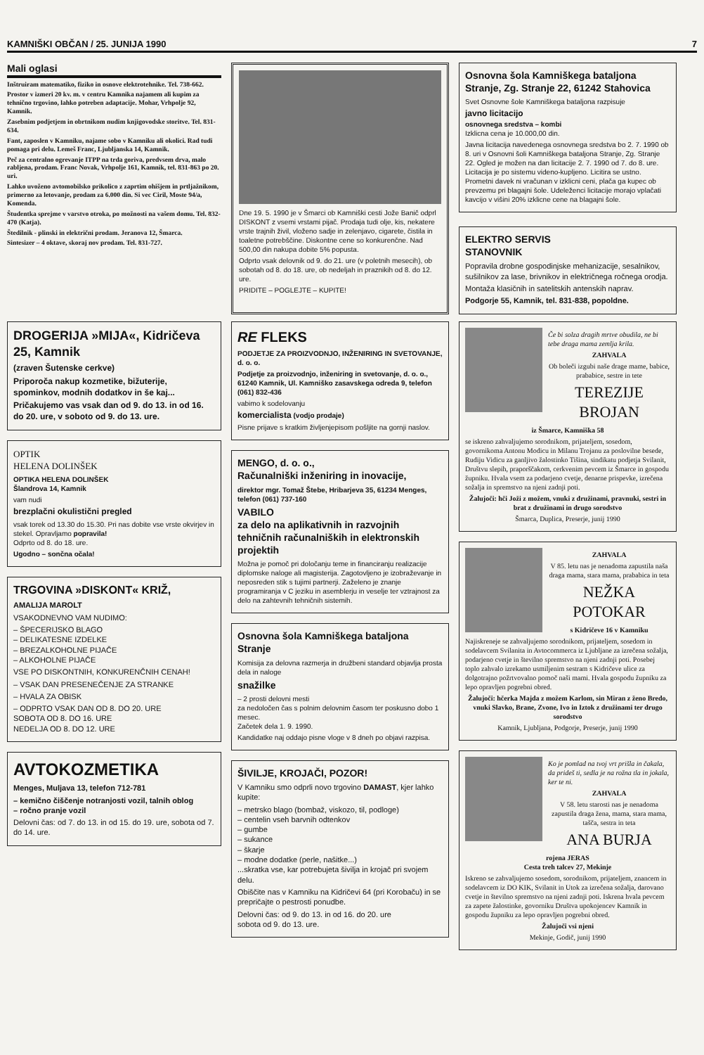KAMNIŠKI OBČAN / 25. JUNIJA 1990 7
Mali oglasi
Inštruiram matematiko, fiziko in osnove elektrotehnike. Tel. 738-662.
Prostor v izmeri 20 kv. m. v centru Kamnika najamem ali kupim za tehnično trgovino, lahko potreben adaptacije. Mohar, Vrhpolje 92, Kamnik.
Zasebnim podjetjem in obrtnikom nudim knjigovodske storitve. Tel. 831-634.
Fant, zaposlen v Kamniku, najame sobo v Kamniku ali okolici. Rad tudi pomaga pri delu. Lemeš Franc, Ljubljanska 14, Kamnik.
Peč za centralno ogrevanje ITPP na trda goriva, predvsem drva, malo rabljena, prodam. Franc Novak, Vrhpolje 161, Kamnik, tel. 831-863 po 20. uri.
Lahko uvoženo avtomobilsko prikolico z zaprtim ohišjem in prtljažnikom, primerno za letovanje, prodam za 6.000 din. Si vec Ciril, Moste 94/a, Komenda.
Študentka sprejme v varstvo otroka, po možnosti na vašem domu. Tel. 832-470 (Katja).
Štedilnik - plinski in električni prodam. Jeranova 12, Šmarca.
Sintesizer – 4 oktave, skoraj nov prodam. Tel. 831-727.
Dne 19. 5. 1990 je v Šmarci ob Kamniški cesti Jože Banič odprl DISKONT z vsemi vrstami pijač. Prodaja tudi olje, kis, nekatere vrste trajnih živil, vloženo sadje in zelenjavo, cigarete, čistila in toaletne potrebščine. Diskontne cene so konkurenčne. Nad 500,00 din nakupa dobite 5% popusta.
Odprto vsak delovnik od 9. do 21. ure (v poletnih mesecih), ob sobotah od 8. do 18. ure, ob nedeljah in praznikih od 8. do 12. ure.
PRIDITE – POGLEJTE – KUPITE!
Osnovna šola Kamniškega bataljona Stranje, Zg. Stranje 22, 61242 Stahovica
Svet Osnovne šole Kamniškega bataljona razpisuje
javno licitacijo
osnovnega sredstva – kombi
Izklicna cena je 10.000,00 din.
Javna licitacija navedenega osnovnega sredstva bo 2. 7. 1990 ob 8. uri v Osnovni šoli Kamniškega bataljona Stranje, Zg. Stranje 22. Ogled je možen na dan licitacije 2. 7. 1990 od 7. do 8. ure. Licitacija je po sistemu videno-kupljeno. Licitira se ustno. Prometni davek ni vračunan v izklicni ceni, plača ga kupec ob prevzemu pri blagajni šole. Udeleženci licitacije morajo vplačati kavcijo v višini 20% izklicne cene na blagajni šole.
ELEKTRO SERVIS
STANOVNIK
Popravila drobne gospodinjske mehanizacije, sesalnikov, sušilnikov za lase, brivnikov in električnega ročnega orodja.
Montaža klasičnih in satelitskih antenskih naprav.
Podgorje 55, Kamnik, tel. 831-838, popoldne.
DROGERIJA »MIJA«, Kidričeva 25, Kamnik
(zraven Šutenske cerkve)
Priporoča nakup kozmetike, bižuterije, spominkov, modnih dodatkov in še kaj...
Pričakujemo vas vsak dan od 9. do 13. in od 16. do 20. ure, v soboto od 9. do 13. ure.
OPTIK
HELENA DOLINŠEK
OPTIKA HELENA DOLINŠEK
Šlandrova 14, Kamnik
vam nudi
brezplačni okulistični pregled
vsak torek od 13.30 do 15.30. Pri nas dobite vse vrste okvirjev in stekel. Opravljamo popravila!
Odprto od 8. do 18. ure.
Ugodno – sončna očala!
TRGOVINA »DISKONT« KRIŽ,
AMALIJA MAROLT
VSAKODNEVNO VAM NUDIMO:
– ŠPECERIJSKO BLAGO
– DELIKATESNE IZDELKE
– BREZALKOHOLNE PIJAČE
– ALKOHOLNE PIJAČE
VSE PO DISKONTNIH, KONKURENČNIH CENAH!
– VSAK DAN PRESENEČENJE ZA STRANKE
– HVALA ZA OBISK
– ODPRTO VSAK DAN OD 8. DO 20. URE
SOBOTA OD 8. DO 16. URE
NEDELJA OD 8. DO 12. URE
AVTOKOZMETIKA
Menges, Muljava 13, telefon 712-781
– kemično čiščenje notranjosti vozil, talnih oblog
– ročno pranje vozil
Delovni čas: od 7. do 13. in od 15. do 19. ure, sobota od 7. do 14. ure.
RE FLEKS
PODJETJE ZA PROIZVODNJO, INŽENIRING IN SVETOVANJE, d. o. o.
Podjetje za proizvodnjo, inženiring in svetovanje, d. o. o., 61240 Kamnik, Ul. Kamniško zasavskega odreda 9, telefon (061) 832-436
vabimo k sodelovanju
komercialista (vodjo prodaje)
Pisne prijave s kratkim življenjepisom pošljite na gornji naslov.
MENGO, d. o. o.,
Računalniški inženiring in inovacije,
direktor mgr. Tomaž Štebe, Hribarjeva 35, 61234 Menges, telefon (061) 737-160
VABILO
za delo na aplikativnih in razvojnih tehničnih računalniških in elektronskih projektih
Možna je pomoč pri določanju teme in financiranju realizacije diplomske naloge ali magisterija. Zagotovljeno je izobraževanje in neposreden stik s tujimi partnerji. Zaželeno je znanje programiranja v C jeziku in asemblerju in veselje ter vztrajnost za delo na zahtevnih tehničnih sistemih.
Osnovna šola Kamniškega bataljona Stranje
Komisija za delovna razmerja in družbeni standard objavlja prosta dela in naloge
snažilke
– 2 prosti delovni mesti
za nedoločen čas s polnim delovnim časom ter poskusno dobo 1 mesec.
Začetek dela 1. 9. 1990.
Kandidatke naj oddajo pisne vloge v 8 dneh po objavi razpisa.
ŠIVILJE, KROJAČI, POZOR!
V Kamniku smo odprli novo trgovino DAMAST, kjer lahko kupite:
– metrsko blago (bombaž, viskozo, til, podloge)
– centelin vseh barvnih odtenkov
– gumbe
– sukance
– škarje
– modne dodatke (perle, našitke...)
...skratka vse, kar potrebujeta šivilja in krojač pri svojem delu.
Obiščite nas v Kamniku na Kidričevi 64 (pri Korobaču) in se prepričajte o pestrosti ponudbe.
Delovni čas: od 9. do 13. in od 16. do 20. ure
sobota od 9. do 13. ure.
Če bi solza dragih mrtve obudila, ne bi tebe draga mama zemlja krila.
ZAHVALA
Ob boleči izgubi naše drage mame, babice, prababice, sestre in tete
TEREZIJE
BROJAN
iz Šmarce, Kamniška 58
se iskreno zahvaljujemo sorodnikom, prijateljem, sosedom, govornikoma Antonu Modicu in Milanu Trojanu za poslovilne besede, Rudiju Vidicu za ganljivo žalostinko Tišina, sindikatu podjetja Svilanit, Društvu slepih, praporščakom, cerkvenim pevcem iz Šmarce in gospodu župniku. Hvala vsem za podarjeno cvetje, denarne prispevke, izrečena sožalja in spremstvo na njeni zadnji poti.
Žalujoči: hči Joži z možem, vnuki z družinami, pravnuki, sestri in brat z družinami in drugo sorodstvo
Šmarca, Duplica, Preserje, junij 1990
ZAHVALA
V 85. letu nas je nenadoma zapustila naša draga mama, stara mama, prababica in teta
NEŽKA
POTOKAR
s Kidričeve 16 v Kamniku
Najiskreneje se zahvaljujemo sorodnikom, prijateljem, sosedom in sodelavcem Svilanita in Avtocommerca iz Ljubljane za izrečena sožalja, podarjeno cvetje in številno spremstvo na njeni zadnji poti. Posebej toplo zahvalo izrekamo usmiljenim sestram s Kidričeve ulice za dolgotrajno požrtvovalno pomoč naši mami. Hvala gospodu župniku za lepo opravljen pogrebni obred.
Žalujoči: hčerka Majda z možem Karlom, sin Miran z ženo Bredo, vnuki Slavko, Brane, Zvone, Ivo in Iztok z družinami ter drugo sorodstvo
Kamnik, Ljubljana, Podgorje, Preserje, junij 1990
Ko je pomlad na tvoj vrt prišla in čakala, da prideš ti, sedla je na rožna tla in jokala, ker te ni.
ZAHVALA
V 58. letu starosti nas je nenadoma zapustila draga žena, mama, stara mama, tašča, sestra in teta
ANA BURJA
rojena JERAS
Cesta treh talcev 27, Mekinje
Iskreno se zahvaljujemo sosedom, sorodnikom, prijateljem, znancem in sodelavcem iz DO KIK, Svilanit in Utok za izrečena sožalja, darovano cvetje in številno spremstvo na njeni zadnji poti. Iskrena hvala pevcem za zapete žalostinke, govorniku Društva upokojencev Kamnik in gospodu župniku za lepo opravljen pogrebni obred.
Žalujoči vsi njeni
Mekinje, Godič, junij 1990